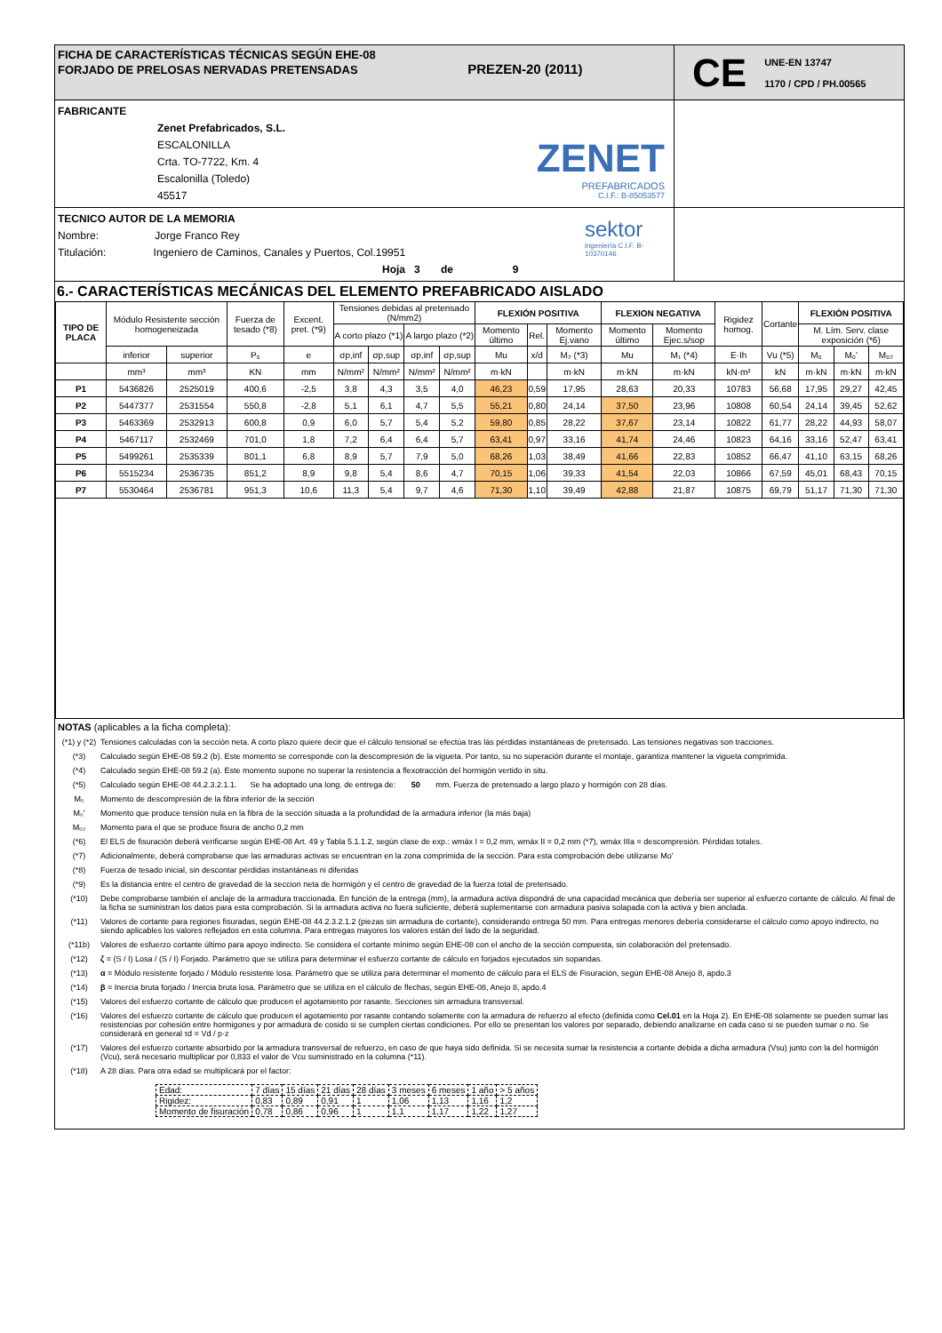FICHA DE CARACTERÍSTICAS TÉCNICAS SEGÚN EHE-08
FORJADO DE PRELOSAS NERVADAS PRETENSADAS PREZEN-20 (2011)
CE UNE-EN 13747
1170 / CPD / PH.00565
FABRICANTE
Zenet Prefabricados, S.L.
ESCALONILLA
Crta. TO-7722, Km. 4
Escalonilla (Toledo)
45517
ZENET
PREFABRICADOS
C.I.F.: B-85053577
TECNICO AUTOR DE LA MEMORIA
Nombre: Jorge Franco Rey
Titulación: Ingeniero de Caminos, Canales y Puertos, Col.19951
Hoja 3 de 9
sektor
ingeniería C.I.F. B-10370146
6.- CARACTERÍSTICAS MECÁNICAS DEL ELEMENTO PREFABRICADO AISLADO
| TIPO DE PLACA | Módulo Resistente sección homogeneizada | | Fuerza de tesado (*8) | Excent. pret. (*9) | Tensiones debidas al pretensado (N/mm2) | | | | FLEXIÓN POSITIVA | | | FLEXION NEGATIVA | | Rigidez homog. | Cortante | FLEXIÓN POSITIVA | | |
| --- | --- | --- | --- | --- | --- | --- | --- | --- | --- | --- | --- | --- | --- | --- | --- | --- | --- | --- |
| | | | | | A corto plazo (*1) | | A largo plazo (*2) | | Momento último | Rel. | Momento Ej.vano | Momento último | Momento Ejec.s/sop | | | M. Lím. Serv. clase exposición (*6) | | |
| | inferior | superior | P₀ | e | σp,inf | σp,sup | σp,inf | σp,sup | Mu | x/d | M₂ (*3) | Mu | M₁ (*4) | E·Ih | Vu (*5) | M₀ | M₀' | M₀₂ |
| | mm³ | mm³ | KN | mm | N/mm² | N/mm² | N/mm² | N/mm² | m·kN | | m·kN | m·kN | m·kN | kN·m² | kN | m·kN | m·kN | m·kN |
| P1 | 5436826 | 2525019 | 400,6 | -2,5 | 3,8 | 4,3 | 3,5 | 4,0 | 46,23 | 0,59 | 17,95 | 28,63 | 20,33 | 10783 | 56,68 | 17,95 | 29,27 | 42,45 |
| P2 | 5447377 | 2531554 | 550,8 | -2,8 | 5,1 | 6,1 | 4,7 | 5,5 | 55,21 | 0,80 | 24,14 | 37,50 | 23,96 | 10808 | 60,54 | 24,14 | 39,45 | 52,62 |
| P3 | 5463369 | 2532913 | 600,8 | 0,9 | 6,0 | 5,7 | 5,4 | 5,2 | 59,80 | 0,85 | 28,22 | 37,67 | 23,14 | 10822 | 61,77 | 28,22 | 44,93 | 58,07 |
| P4 | 5467117 | 2532469 | 701,0 | 1,8 | 7,2 | 6,4 | 6,4 | 5,7 | 63,41 | 0,97 | 33,16 | 41,74 | 24,46 | 10823 | 64,16 | 33,16 | 52,47 | 63,41 |
| P5 | 5499261 | 2535339 | 801,1 | 6,8 | 8,9 | 5,7 | 7,9 | 5,0 | 68,26 | 1,03 | 38,49 | 41,66 | 22,83 | 10852 | 66,47 | 41,10 | 63,15 | 68,26 |
| P6 | 5515234 | 2536735 | 851,2 | 8,9 | 9,8 | 5,4 | 8,6 | 4,7 | 70,15 | 1,06 | 39,33 | 41,54 | 22,03 | 10866 | 67,59 | 45,01 | 68,43 | 70,15 |
| P7 | 5530464 | 2536781 | 951,3 | 10,6 | 11,3 | 5,4 | 9,7 | 4,6 | 71,30 | 1,10 | 39,49 | 42,88 | 21,87 | 10875 | 69,79 | 51,17 | 71,30 | 71,30 |
NOTAS (aplicables a la ficha completa):
(*1) y (*2) Tensiones calculadas con la sección neta. A corto plazo quiere decir que el cálculo tensional se efectúa tras lás pérdidas instantáneas de pretensado. Las tensiones negativas son tracciones.
(*3) Calculado según EHE-08 59.2 (b). Este momento se corresponde con la descompresión de la vigueta. Por tanto, su no superación durante el montaje, garantiza mantener la vigueta comprimida.
(*4) Calculado según EHE-08 59.2 (a). Este momento supone no superar la resistencia a flexotracción del hormigón vertido in situ.
(*5) Calculado según EHE-08 44.2.3.2.1.1. Se ha adoptado una long. de entrega de: 50 mm. Fuerza de pretensado a largo plazo y hormigón con 28 días.
M₀ Momento de descompresión de la fibra inferior de la sección
M₀' Momento que produce tensión nula en la fibra de la sección situada a la profundidad de la armadura inferior (la más baja)
M₀₂ Momento para el que se produce fisura de ancho 0,2 mm
(*6) El ELS de fisuración deberá verificarse según EHE-08 Art. 49 y Tabla 5.1.1.2, según clase de exp.: wmáx I = 0,2 mm, wmáx II = 0,2 mm (*7), wmáx IIIa = descompresión. Pérdidas totales.
(*7) Adicionalmente, deberá comprobarse que las armaduras activas se encuentran en la zona comprimida de la sección. Para esta comprobación debe utilizarse Mo'
(*8) Fuerza de tesado inicial, sin descontar pérdidas instantáneas ni diferidas
(*9) Es la distancia entre el centro de gravedad de la seccion neta de hormigón y el centro de gravedad de la fuerza total de pretensado.
(*10) Debe comprobarse también el anclaje de la armadura traccionada. En función de la entrega (mm), la armadura activa dispondrá de una capacidad mecánica que debería ser superior al esfuerzo cortante de cálculo. Al final de la ficha se suministran los datos para esta comprobación. Si la armadura activa no fuera suficiente, deberá suplementarse con armadura pasiva solapada con la activa y bien anclada.
(*11) Valores de cortante para regiones fisuradas, según EHE-08 44.2.3.2.1.2 (piezas sin armadura de cortante), considerando entrega 50 mm. Para entregas menores debería considerarse el cálculo como apoyo indirecto, no siendo aplicables los valores reflejados en esta columna. Para entregas mayores los valores están del lado de la seguridad.
(*11b) Valores de esfuerzo cortante último para apoyo indirecto. Se considera el cortante mínimo según EHE-08 con el ancho de la sección compuesta, sin colaboración del pretensado.
(*12) ζ = (S / I) Losa / (S / I) Forjado. Parámetro que se utiliza para determinar el esfuerzo cortante de cálculo en forjados ejecutados sin sopandas.
(*13) α = Módulo resistente forjado / Módulo resistente losa. Parámetro que se utiliza para determinar el momento de cálculo para el ELS de Fisuración, según EHE-08 Anejo 8, apdo.3
(*14) β = Inercia bruta forjado / Inercia bruta losa. Parámetro que se utiliza en el cálculo de flechas, según EHE-08, Anejo 8, apdo.4
(*15) Valores del esfuerzo cortante de cálculo que producen el agotamiento por rasante. Secciones sin armadura transversal.
(*16) Valores del esfuerzo cortante de cálculo que producen el agotamiento por rasante contando solamente con la armadura de refuerzo al efecto (definida como Cel.01 en la Hoja 2). En EHE-08 solamente se pueden sumar las resistencias por cohesión entre hormigones y por armadura de cosido si se cumplen ciertas condiciones. Por ello se presentan los valores por separado, debiendo analizarse en cada caso si se pueden sumar o no. Se considerará en general τd = Vd / p·z
(*17) Valores del esfuerzo cortante absorbido por la armadura transversal de refuerzo, en caso de que haya sido definida. Si se necesita sumar la resistencia a cortante debida a dicha armadura (Vsu) junto con la del hormigón (Vcu), será necesario multiplicar por 0,833 el valor de Vcu suministrado en la columna (*11).
(*18) A 28 días. Para otra edad se multiplicará por el factor:
| Edad: | 7 días | 15 días | 21 días | 28 días | 3 meses | 6 meses | 1 año | > 5 años |
| Rigidez: | 0,83 | 0,89 | 0,91 | 1 | 1,06 | 1,13 | 1,16 | 1,2 |
| Momento de fisuración | 0,78 | 0,86 | 0,96 | 1 | 1,1 | 1,17 | 1,22 | 1,27 |